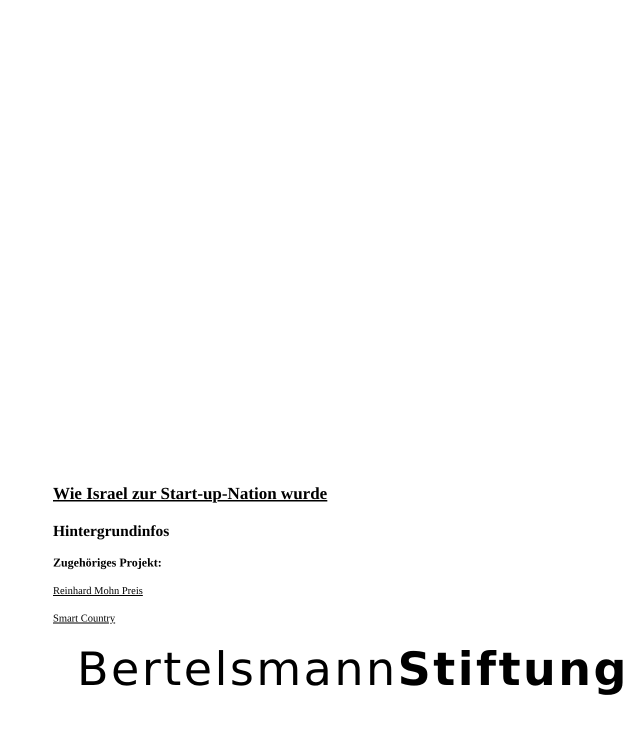Wie Israel zur Start-up-Nation wurde
Hintergrundinfos
Zugehöriges Projekt:
Reinhard Mohn Preis
Smart Country
BertelsmannStiftung